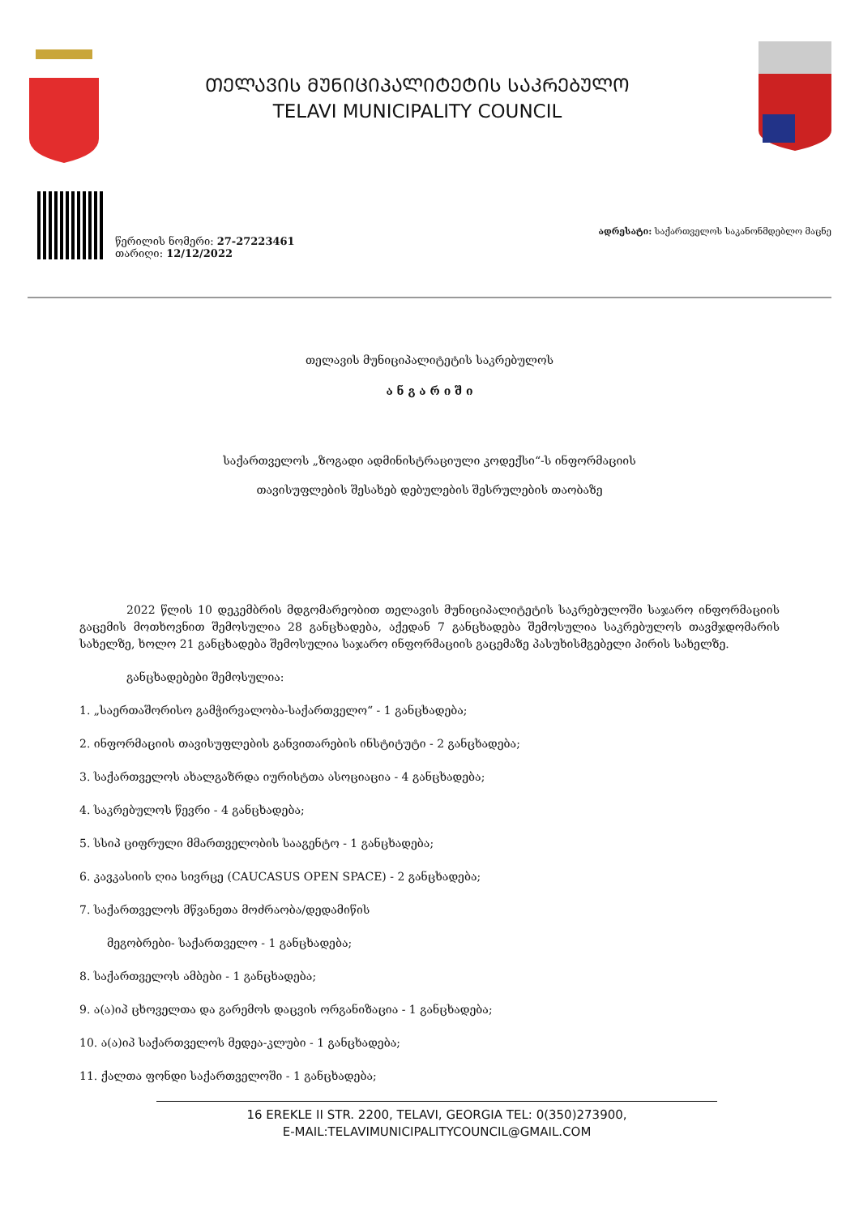ᲗᲔᲚᲐᲕᲘᲡ ᲛᲣᲜᲘᲪᲘᲞᲐᲚᲘᲢᲔᲢᲘᲡ ᲡᲐᲙᲠᲔᲑᲣᲚᲝ
TELAVI MUNICIPALITY COUNCIL
წერილის ნომერი: 27-27223461
თარიღი: 12/12/2022
ადრესატი: საქართველოს საკანონმდებლო მაცნე
თელავის მუნიციპალიტეტის საკრებულოს
ა ნ გ ა რ ი შ ი
საქართველოს „ზოგადი ადმინისტრაციული კოდექსი“-ს ინფორმაციის
თავისუფლების შესახებ დებულების შესრულების თაობაზე
2022 წლის 10 დეკემბრის მდგომარეობით თელავის მუნიციპალიტეტის საკრებულოში საჯარო ინფორმაციის გაცემის მოთხოვნით შემოსულია 28 განცხადება, აქედან 7 განცხადება შემოსულია საკრებულოს თავმჯდომარის სახელზე, ხოლო 21 განცხადება შემოსულია საჯარო ინფორმაციის გაცემაზე პასუხისმგებელი პირის სახელზე.
განცხადებები შემოსულია:
1. „საერთაშორისო გამჭირვალობა-საქართველო“ - 1 განცხადება;
2. ინფორმაციის თავისუფლების განვითარების ინსტიტუტი - 2 განცხადება;
3. საქართველოს ახალგაზრდა იურისტთა ასოციაცია - 4 განცხადება;
4. საკრებულოს წევრი - 4 განცხადება;
5. სსიპ ციფრული მმართველობის სააგენტო - 1 განცხადება;
6. კავკასიის ღია სივრცე (CAUCASUS OPEN SPACE) - 2 განცხადება;
7. საქართველოს მწვანეთა მოძრაობა/დედამიწის
მეგობრები- საქართველო - 1 განცხადება;
8. საქართველოს ამბები - 1 განცხადება;
9. ა(ა)იპ ცხოველთა და გარემოს დაცვის ორგანიზაცია - 1 განცხადება;
10. ა(ა)იპ საქართველოს მედეა-კლუბი - 1 განცხადება;
11. ქალთა ფონდი საქართველოში - 1 განცხადება;
16 EREKLE II STR. 2200, TELAVI, GEORGIA TEL: 0(350)273900,
E-MAIL:TELAVIMUNICIPALITYCOUNCIL@GMAIL.COM